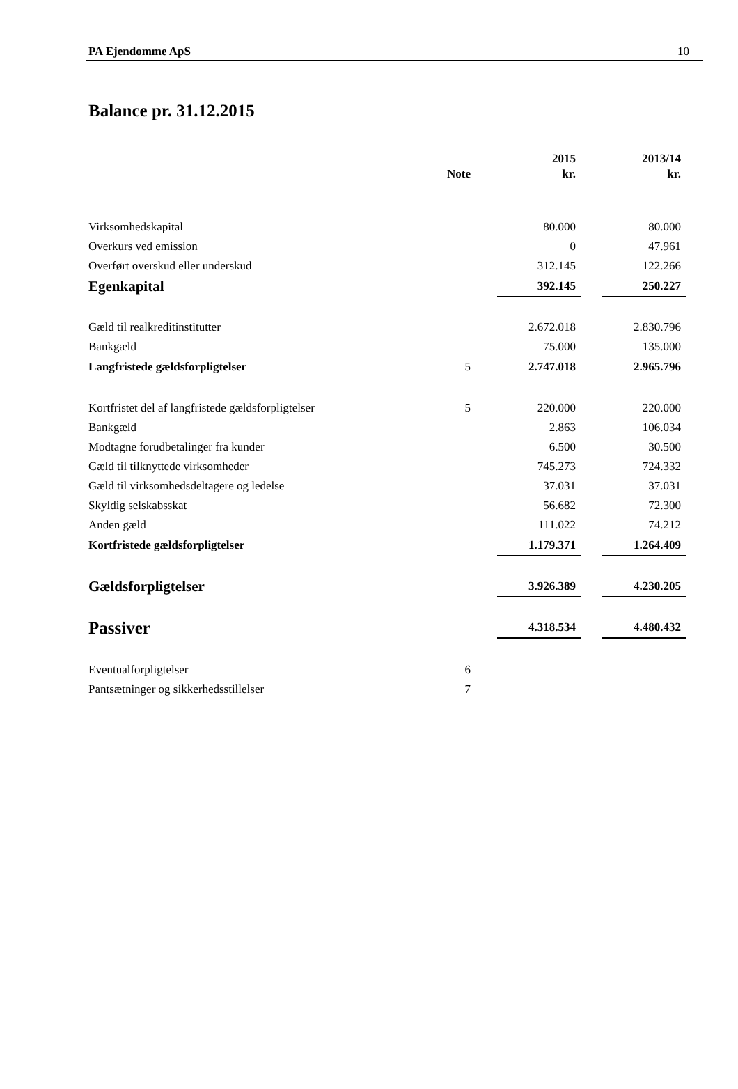PA Ejendomme ApS 10
Balance pr. 31.12.2015
| | Note | | 2015 kr. | | 2013/14 kr. |
| --- | --- | --- | --- | --- | --- |
| Virksomhedskapital | | | 80.000 | | 80.000 |
| Overkurs ved emission | | | 0 | | 47.961 |
| Overført overskud eller underskud | | | 312.145 | | 122.266 |
| Egenkapital | | | 392.145 | | 250.227 |
| Gæld til realkreditinstitutter | | | 2.672.018 | | 2.830.796 |
| Bankgæld | | | 75.000 | | 135.000 |
| Langfristede gældsforpligtelser | 5 | | 2.747.018 | | 2.965.796 |
| Kortfristet del af langfristede gældsforpligtelser | 5 | | 220.000 | | 220.000 |
| Bankgæld | | | 2.863 | | 106.034 |
| Modtagne forudbetalinger fra kunder | | | 6.500 | | 30.500 |
| Gæld til tilknyttede virksomheder | | | 745.273 | | 724.332 |
| Gæld til virksomhedsdeltagere og ledelse | | | 37.031 | | 37.031 |
| Skyldig selskabsskat | | | 56.682 | | 72.300 |
| Anden gæld | | | 111.022 | | 74.212 |
| Kortfristede gældsforpligtelser | | | 1.179.371 | | 1.264.409 |
| Gældsforpligtelser | | | 3.926.389 | | 4.230.205 |
| Passiver | | | 4.318.534 | | 4.480.432 |
| Eventualforpligtelser | 6 | | | | |
| Pantsætninger og sikkerhedsstillelser | 7 | | | | |